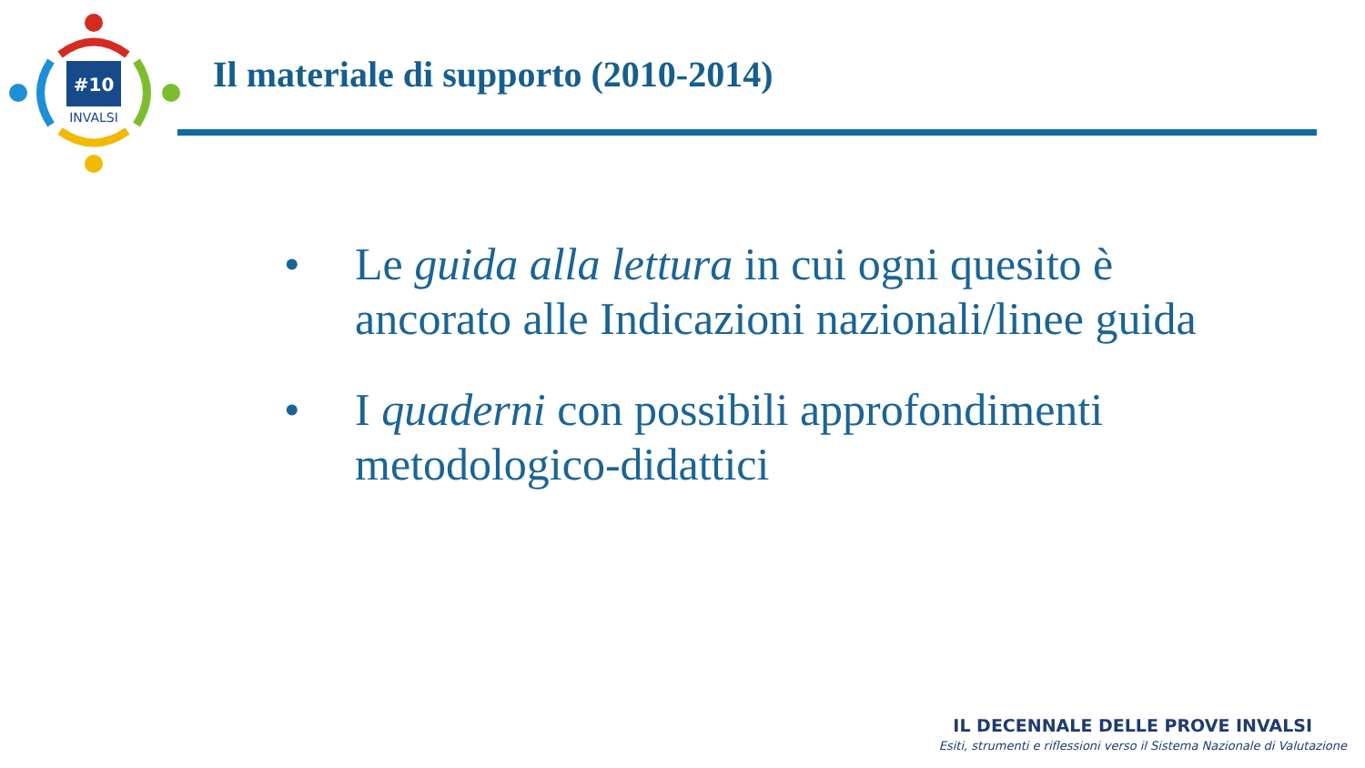#10
INVALSI
Il materiale di supporto (2010-2014)
• Le guida alla lettura in cui ogni quesito è ancorato alle Indicazioni nazionali/linee guida
• I quaderni con possibili approfondimenti metodologico-didattici
IL DECENNALE DELLE PROVE INVALSI
Esiti, strumenti e riflessioni verso il Sistema Nazionale di Valutazione